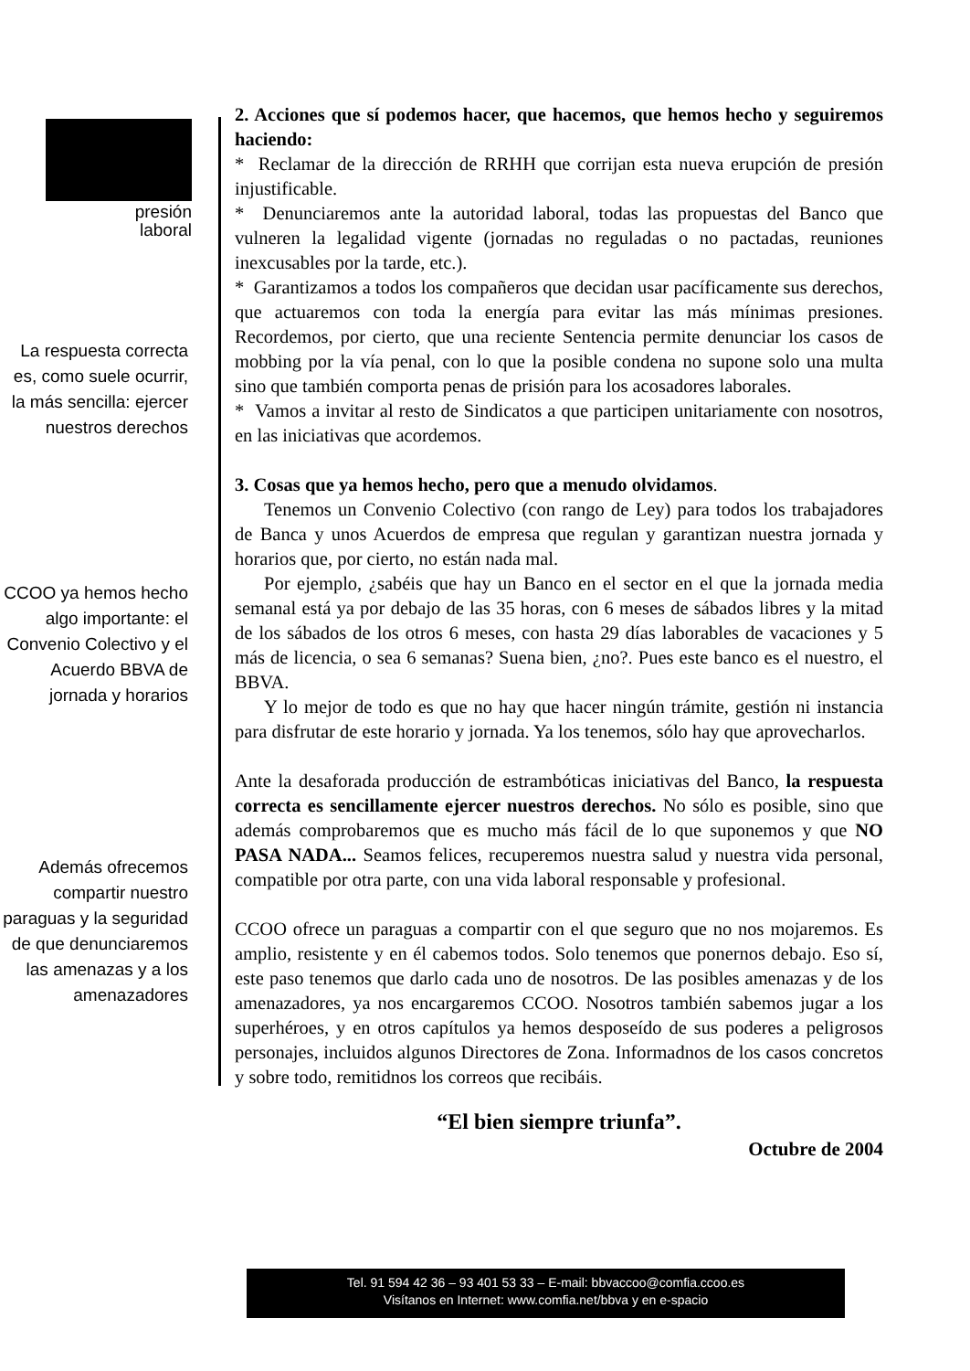presión
laboral
La respuesta correcta es, como suele ocurrir, la más sencilla: ejercer nuestros derechos
CCOO ya hemos hecho algo importante: el Convenio Colectivo y el Acuerdo BBVA de jornada y horarios
Además ofrecemos compartir nuestro paraguas y la seguridad de que denunciaremos las amenazas y a los amenazadores
2. Acciones que sí podemos hacer, que hacemos, que hemos hecho y seguiremos haciendo:
* Reclamar de la dirección de RRHH que corrijan esta nueva erupción de presión injustificable.
* Denunciaremos ante la autoridad laboral, todas las propuestas del Banco que vulneren la legalidad vigente (jornadas no reguladas o no pactadas, reuniones inexcusables por la tarde, etc.).
* Garantizamos a todos los compañeros que decidan usar pacíficamente sus derechos, que actuaremos con toda la energía para evitar las más mínimas presiones. Recordemos, por cierto, que una reciente Sentencia permite denunciar los casos de mobbing por la vía penal, con lo que la posible condena no supone solo una multa sino que también comporta penas de prisión para los acosadores laborales.
* Vamos a invitar al resto de Sindicatos a que participen unitariamente con nosotros, en las iniciativas que acordemos.
3. Cosas que ya hemos hecho, pero que a menudo olvidamos.
Tenemos un Convenio Colectivo (con rango de Ley) para todos los trabajadores de Banca y unos Acuerdos de empresa que regulan y garantizan nuestra jornada y horarios que, por cierto, no están nada mal.
Por ejemplo, ¿sabéis que hay un Banco en el sector en el que la jornada media semanal está ya por debajo de las 35 horas, con 6 meses de sábados libres y la mitad de los sábados de los otros 6 meses, con hasta 29 días laborables de vacaciones y 5 más de licencia, o sea 6 semanas? Suena bien, ¿no?. Pues este banco es el nuestro, el BBVA.
Y lo mejor de todo es que no hay que hacer ningún trámite, gestión ni instancia para disfrutar de este horario y jornada. Ya los tenemos, sólo hay que aprovecharlos.
Ante la desaforada producción de estrambóticas iniciativas del Banco, la respuesta correcta es sencillamente ejercer nuestros derechos. No sólo es posible, sino que además comprobaremos que es mucho más fácil de lo que suponemos y que NO PASA NADA... Seamos felices, recuperemos nuestra salud y nuestra vida personal, compatible por otra parte, con una vida laboral responsable y profesional.
CCOO ofrece un paraguas a compartir con el que seguro que no nos mojaremos. Es amplio, resistente y en él cabemos todos. Solo tenemos que ponernos debajo. Eso sí, este paso tenemos que darlo cada uno de nosotros. De las posibles amenazas y de los amenazadores, ya nos encargaremos CCOO. Nosotros también sabemos jugar a los superhéroes, y en otros capítulos ya hemos desposeído de sus poderes a peligrosos personajes, incluidos algunos Directores de Zona. Informadnos de los casos concretos y sobre todo, remitidnos los correos que recibáis.
“El bien siempre triunfa”.
Octubre de 2004
Tel. 91 594 42 36 – 93 401 53 33 – E-mail: bbvaccoo@comfia.ccoo.es
Visítanos en Internet: www.comfia.net/bbva y en e-spacio